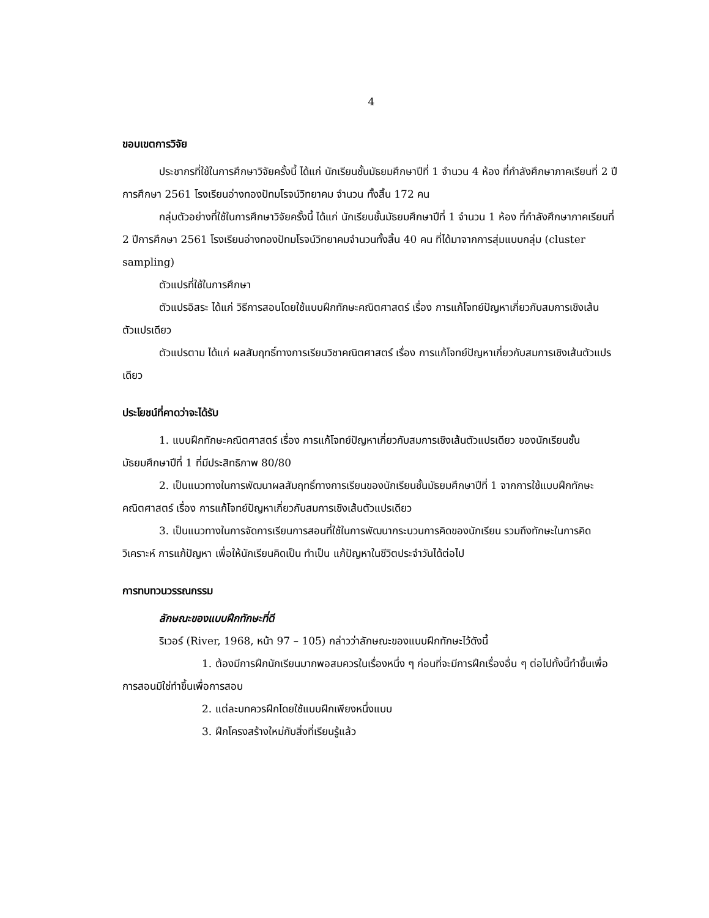4
ขอบเขตการวิจัย
ประชากรที่ใช้ในการศึกษาวิจัยครั้งนี้ ได้แก่ นักเรียนชั้นมัธยมศึกษาปีที่ 1 จำนวน 4 ห้อง ที่กำลังศึกษาภาคเรียนที่ 2 ปีการศึกษา 2561 โรงเรียนอ่างทองปัทมโรจน์วิทยาคม จำนวน ทั้งสิ้น 172 คน
กลุ่มตัวอย่างที่ใช้ในการศึกษาวิจัยครั้งนี้ ได้แก่ นักเรียนชั้นมัธยมศึกษาปีที่ 1 จำนวน 1 ห้อง ที่กำลังศึกษาภาคเรียนที่ 2 ปีการศึกษา 2561 โรงเรียนอ่างทองปัทมโรจน์วิทยาคมจำนวนทั้งสิ้น 40 คน ที่ได้มาจากการสุ่มแบบกลุ่ม (cluster sampling)
ตัวแปรที่ใช้ในการศึกษา
ตัวแปรอิสระ ได้แก่ วิธีการสอนโดยใช้แบบฝึกทักษะคณิตศาสตร์ เรื่อง การแก้โจทย์ปัญหาเกี่ยวกับสมการเชิงเส้นตัวแปรเดียว
ตัวแปรตาม ได้แก่ ผลสัมฤทธิ์ทางการเรียนวิชาคณิตศาสตร์ เรื่อง การแก้โจทย์ปัญหาเกี่ยวกับสมการเชิงเส้นตัวแปรเดียว
ประโยชน์ที่คาดว่าจะได้รับ
1. แบบฝึกทักษะคณิตศาสตร์ เรื่อง การแก้โจทย์ปัญหาเกี่ยวกับสมการเชิงเส้นตัวแปรเดียว ของนักเรียนชั้นมัธยมศึกษาปีที่ 1 ที่มีประสิทธิภาพ 80/80
2. เป็นแนวทางในการพัฒนาผลสัมฤทธิ์ทางการเรียนของนักเรียนชั้นมัธยมศึกษาปีที่ 1 จากการใช้แบบฝึกทักษะคณิตศาสตร์ เรื่อง การแก้โจทย์ปัญหาเกี่ยวกับสมการเชิงเส้นตัวแปรเดียว
3. เป็นแนวทางในการจัดการเรียนการสอนที่ใช้ในการพัฒนากระบวนการคิดของนักเรียน รวมถึงทักษะในการคิดวิเคราะห์ การแก้ปัญหา เพื่อให้นักเรียนคิดเป็น ทำเป็น แก้ปัญหาในชีวิตประจำวันได้ต่อไป
การทบทวนวรรณกรรม
ลักษณะของแบบฝึกทักษะที่ดี
ริเวอร์ (River, 1968, หน้า 97 – 105) กล่าวว่าลักษณะของแบบฝึกทักษะไว้ดังนี้
1. ต้องมีการฝึกนักเรียนมากพอสมควรในเรื่องหนึ่ง ๆ ก่อนที่จะมีการฝึกเรื่องอื่น ๆ ต่อไปทั้งนี้ทำขึ้นเพื่อการสอนมิใช่ทำขึ้นเพื่อการสอบ
2. แต่ละบทควรฝึกโดยใช้แบบฝึกเพียงหนึ่งแบบ
3. ฝึกโครงสร้างใหม่กับสิ่งที่เรียนรู้แล้ว